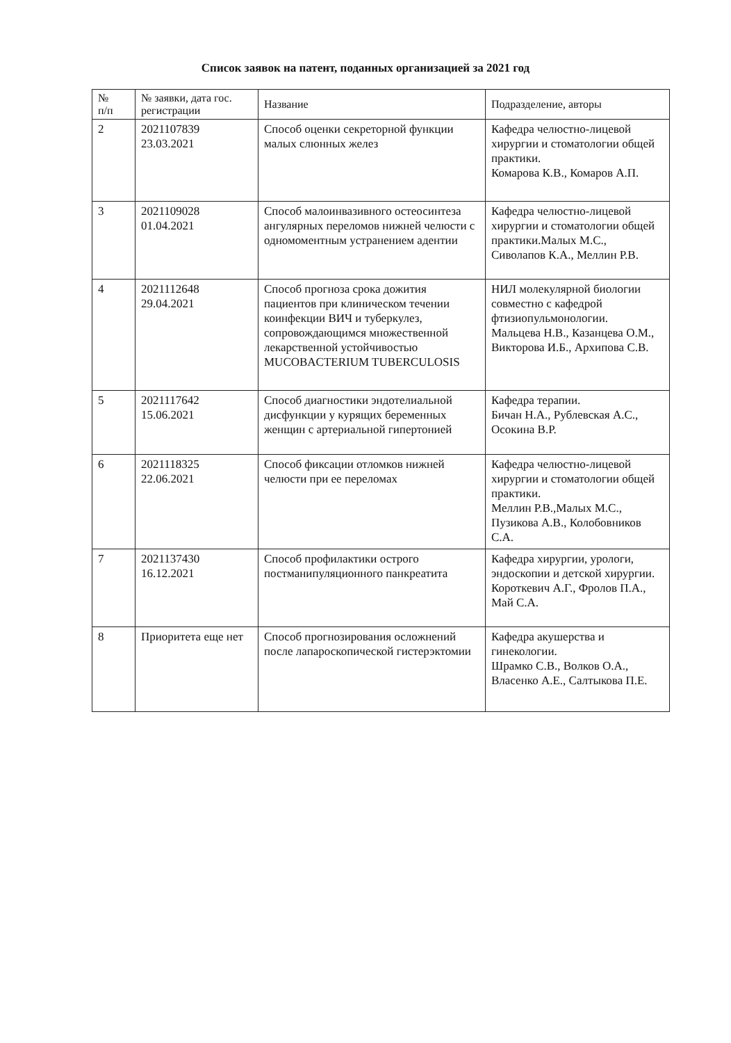Список заявок на патент, поданных организацией за 2021 год
| № п/п | № заявки, дата гос. регистрации | Название | Подразделение, авторы |
| --- | --- | --- | --- |
| 2 | 2021107839 23.03.2021 | Способ оценки секреторной функции малых слюнных желез | Кафедра челюстно-лицевой хирургии и стоматологии общей практики. Комарова К.В., Комаров А.П. |
| 3 | 2021109028 01.04.2021 | Способ малоинвазивного остеосинтеза ангулярных переломов нижней челюсти с одномоментным устранением адентии | Кафедра челюстно-лицевой хирургии и стоматологии общей практики.Малых М.С., Сиволапов К.А., Меллин Р.В. |
| 4 | 2021112648 29.04.2021 | Способ прогноза срока дожития пациентов при клиническом течении коинфекции ВИЧ и туберкулез, сопровождающимся множественной лекарственной устойчивостью MUCOBACTERIUM TUBERCULOSIS | НИЛ молекулярной биологии совместно с кафедрой фтизиопульмонологии. Мальцева Н.В., Казанцева О.М., Викторова И.Б., Архипова С.В. |
| 5 | 2021117642 15.06.2021 | Способ диагностики эндотелиальной дисфункции у курящих беременных женщин с артериальной гипертонией | Кафедра терапии. Бичан Н.А., Рублевская А.С., Осокина В.Р. |
| 6 | 2021118325 22.06.2021 | Способ фиксации отломков нижней челюсти при ее переломах | Кафедра челюстно-лицевой хирургии и стоматологии общей практики. Меллин Р.В.,Малых М.С., Пузикова А.В., Колобовников С.А. |
| 7 | 2021137430 16.12.2021 | Способ профилактики острого постманипуляционного панкреатита | Кафедра хирургии, урологи, эндоскопии и детской хирургии. Короткевич А.Г., Фролов П.А., Май С.А. |
| 8 | Приоритета еще нет | Способ прогнозирования осложнений после лапароскопической гистерэктомии | Кафедра акушерства и гинекологии. Шрамко С.В., Волков О.А., Власенко А.Е., Салтыкова П.Е. |